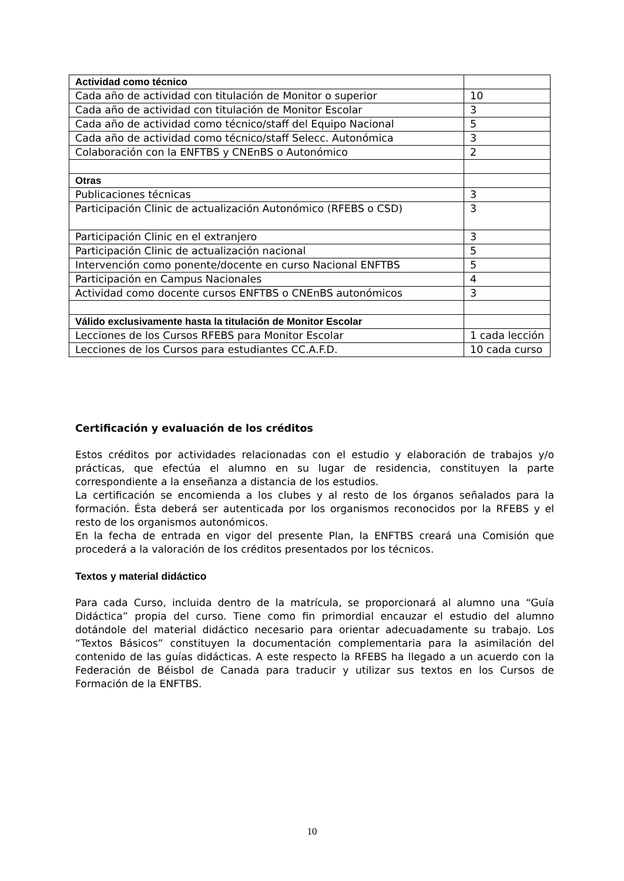| Actividad como técnico | |
| Cada año de actividad con titulación de Monitor o superior | 10 |
| Cada año de actividad con titulación de Monitor Escolar | 3 |
| Cada año de actividad como técnico/staff del Equipo Nacional | 5 |
| Cada año de actividad como técnico/staff Selecc. Autonómica | 3 |
| Colaboración con la ENFTBS y CNEnBS o Autonómico | 2 |
| Otras | |
| Publicaciones técnicas | 3 |
| Participación Clinic de actualización Autonómico (RFEBS o CSD) | 3 |
| Participación Clinic en el extranjero | 3 |
| Participación Clinic de actualización nacional | 5 |
| Intervención como ponente/docente en curso Nacional ENFTBS | 5 |
| Participación en Campus Nacionales | 4 |
| Actividad como docente cursos ENFTBS o CNEnBS autonómicos | 3 |
| Válido exclusivamente hasta la titulación de Monitor Escolar | |
| Lecciones de los Cursos RFEBS para Monitor Escolar | 1 cada lección |
| Lecciones de los Cursos para estudiantes CC.A.F.D. | 10 cada curso |
Certificación y evaluación de los créditos
Estos créditos por actividades relacionadas con el estudio y elaboración de trabajos y/o prácticas, que efectúa el alumno en su lugar de residencia, constituyen la parte correspondiente a la enseñanza a distancia de los estudios.
La certificación se encomienda a los clubes y al resto de los órganos señalados para la formación. Ésta deberá ser autenticada por los organismos reconocidos por la RFEBS y el resto de los organismos autonómicos.
En la fecha de entrada en vigor del presente Plan, la ENFTBS creará una Comisión que procederá a la valoración de los créditos presentados por los técnicos.
Textos y material didáctico
Para cada Curso, incluida dentro de la matrícula, se proporcionará al alumno una “Guía Didáctica” propia del curso. Tiene como fin primordial encauzar el estudio del alumno dotándole del material didáctico necesario para orientar adecuadamente su trabajo. Los “Textos Básicos” constituyen la documentación complementaria para la asimilación del contenido de las guías didácticas. A este respecto la RFEBS ha llegado a un acuerdo con la Federación de Béisbol de Canada para traducir y utilizar sus textos en los Cursos de Formación de la ENFTBS.
10